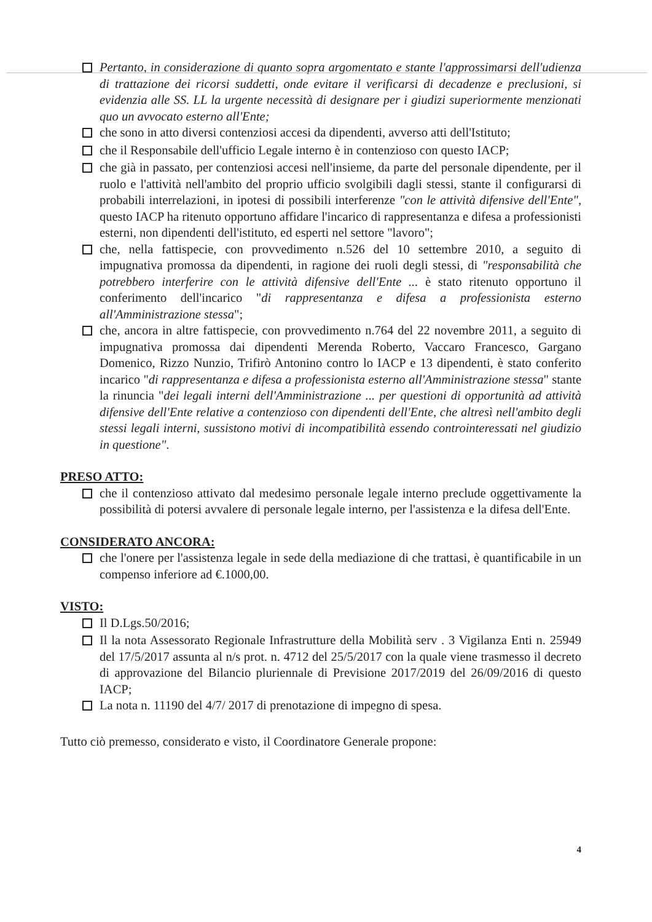Pertanto, in considerazione di quanto sopra argomentato e stante l'approssimarsi dell'udienza di trattazione dei ricorsi suddetti, onde evitare il verificarsi di decadenze e preclusioni, si evidenzia alle SS. LL la urgente necessità di designare per i giudizi superiormente menzionati quo un avvocato esterno all'Ente;
che sono in atto diversi contenziosi accesi da dipendenti, avverso atti dell'Istituto;
che il Responsabile dell'ufficio Legale interno è in contenzioso con questo IACP;
che già in passato, per contenziosi accesi nell'insieme, da parte del personale dipendente, per il ruolo e l'attività nell'ambito del proprio ufficio svolgibili dagli stessi, stante il configurarsi di probabili interrelazioni, in ipotesi di possibili interferenze "con le attività difensive dell'Ente", questo IACP ha ritenuto opportuno affidare l'incarico di rappresentanza e difesa a professionisti esterni, non dipendenti dell'istituto, ed esperti nel settore "lavoro";
che, nella fattispecie, con provvedimento n.526 del 10 settembre 2010, a seguito di impugnativa promossa da dipendenti, in ragione dei ruoli degli stessi, di "responsabilità che potrebbero interferire con le attività difensive dell'Ente ... è stato ritenuto opportuno il conferimento dell'incarico "di rappresentanza e difesa a professionista esterno all'Amministrazione stessa";
che, ancora in altre fattispecie, con provvedimento n.764 del 22 novembre 2011, a seguito di impugnativa promossa dai dipendenti Merenda Roberto, Vaccaro Francesco, Gargano Domenico, Rizzo Nunzio, Trifirò Antonino contro lo IACP e 13 dipendenti, è stato conferito incarico "di rappresentanza e difesa a professionista esterno all'Amministrazione stessa" stante la rinuncia "dei legali interni dell'Amministrazione ... per questioni di opportunità ad attività difensive dell'Ente relative a contenzioso con dipendenti dell'Ente, che altresì nell'ambito degli stessi legali interni, sussistono motivi di incompatibilità essendo controinteressati nel giudizio in questione".
PRESO ATTO:
che il contenzioso attivato dal medesimo personale legale interno preclude oggettivamente la possibilità di potersi avvalere di personale legale interno, per l'assistenza e la difesa dell'Ente.
CONSIDERATO ANCORA:
che l'onere per l'assistenza legale in sede della mediazione di che trattasi, è quantificabile in un compenso inferiore ad €.1000,00.
VISTO:
Il D.Lgs.50/2016;
Il la nota Assessorato Regionale Infrastrutture della Mobilità serv . 3 Vigilanza Enti n. 25949 del 17/5/2017 assunta al n/s prot. n. 4712 del 25/5/2017 con la quale viene trasmesso il decreto di approvazione del Bilancio pluriennale di Previsione 2017/2019 del 26/09/2016 di questo IACP;
La nota n. 11190 del 4/7/ 2017 di prenotazione di impegno di spesa.
Tutto ciò premesso, considerato e visto, il Coordinatore Generale propone:
4